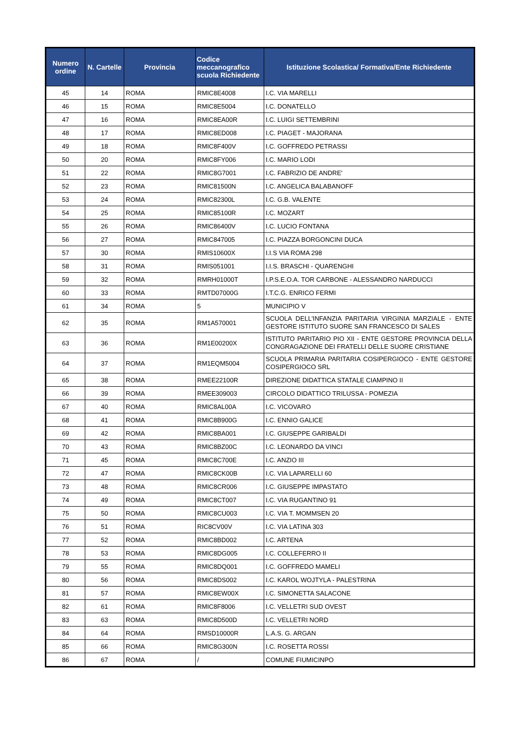| Numero ordine | N. Cartelle | Provincia | Codice meccanografico scuola Richiedente | Istituzione Scolastica/ Formativa/Ente Richiedente |
| --- | --- | --- | --- | --- |
| 45 | 14 | ROMA | RMIC8E4008 | I.C. VIA MARELLI |
| 46 | 15 | ROMA | RMIC8E5004 | I.C. DONATELLO |
| 47 | 16 | ROMA | RMIC8EA00R | I.C. LUIGI SETTEMBRINI |
| 48 | 17 | ROMA | RMIC8ED008 | I.C. PIAGET - MAJORANA |
| 49 | 18 | ROMA | RMIC8F400V | I.C. GOFFREDO PETRASSI |
| 50 | 20 | ROMA | RMIC8FY006 | I.C. MARIO LODI |
| 51 | 22 | ROMA | RMIC8G7001 | I.C. FABRIZIO DE ANDRE' |
| 52 | 23 | ROMA | RMIC81500N | I.C. ANGELICA BALABANOFF |
| 53 | 24 | ROMA | RMIC82300L | I.C. G.B. VALENTE |
| 54 | 25 | ROMA | RMIC85100R | I.C. MOZART |
| 55 | 26 | ROMA | RMIC86400V | I.C. LUCIO FONTANA |
| 56 | 27 | ROMA | RMIC847005 | I.C. PIAZZA BORGONCINI DUCA |
| 57 | 30 | ROMA | RMIS10600X | I.I.S VIA ROMA 298 |
| 58 | 31 | ROMA | RMIS051001 | I.I.S. BRASCHI - QUARENGHI |
| 59 | 32 | ROMA | RMRH01000T | I.P.S.E.O.A. TOR CARBONE - ALESSANDRO NARDUCCI |
| 60 | 33 | ROMA | RMTD07000G | I.T.C.G. ENRICO FERMI |
| 61 | 34 | ROMA | 5 | MUNICIPIO V |
| 62 | 35 | ROMA | RM1A570001 | SCUOLA DELL'INFANZIA PARITARIA VIRGINIA MARZIALE - ENTE GESTORE ISTITUTO SUORE SAN FRANCESCO DI SALES |
| 63 | 36 | ROMA | RM1E00200X | ISTITUTO PARITARIO PIO XII - ENTE GESTORE PROVINCIA DELLA CONGRAGAZIONE DEI FRATELLI DELLE SUORE CRISTIANE |
| 64 | 37 | ROMA | RM1EQM5004 | SCUOLA PRIMARIA PARITARIA COSIPERGIOCO - ENTE GESTORE COSIPERGIOCO SRL |
| 65 | 38 | ROMA | RMEE22100R | DIREZIONE DIDATTICA STATALE CIAMPINO II |
| 66 | 39 | ROMA | RMEE309003 | CIRCOLO DIDATTICO TRILUSSA - POMEZIA |
| 67 | 40 | ROMA | RMIC8AL00A | I.C. VICOVARO |
| 68 | 41 | ROMA | RMIC8B900G | I.C. ENNIO GALICE |
| 69 | 42 | ROMA | RMIC8BA001 | I.C. GIUSEPPE GARIBALDI |
| 70 | 43 | ROMA | RMIC8BZ00C | I.C. LEONARDO DA VINCI |
| 71 | 45 | ROMA | RMIC8C700E | I.C. ANZIO III |
| 72 | 47 | ROMA | RMIC8CK00B | I.C. VIA LAPARELLI 60 |
| 73 | 48 | ROMA | RMIC8CR006 | I.C. GIUSEPPE IMPASTATO |
| 74 | 49 | ROMA | RMIC8CT007 | I.C. VIA RUGANTINO 91 |
| 75 | 50 | ROMA | RMIC8CU003 | I.C. VIA T. MOMMSEN 20 |
| 76 | 51 | ROMA | RIC8CV00V | I.C. VIA LATINA 303 |
| 77 | 52 | ROMA | RMIC8BD002 | I.C. ARTENA |
| 78 | 53 | ROMA | RMIC8DG005 | I.C. COLLEFERRO II |
| 79 | 55 | ROMA | RMIC8DQ001 | I.C. GOFFREDO MAMELI |
| 80 | 56 | ROMA | RMIC8DS002 | I.C. KAROL WOJTYLA - PALESTRINA |
| 81 | 57 | ROMA | RMIC8EW00X | I.C. SIMONETTA SALACONE |
| 82 | 61 | ROMA | RMIC8F8006 | I.C. VELLETRI SUD OVEST |
| 83 | 63 | ROMA | RMIC8D500D | I.C. VELLETRI NORD |
| 84 | 64 | ROMA | RMSD10000R | L.A.S. G. ARGAN |
| 85 | 66 | ROMA | RMIC8G300N | I.C. ROSETTA ROSSI |
| 86 | 67 | ROMA | / | COMUNE FIUMICINPO |